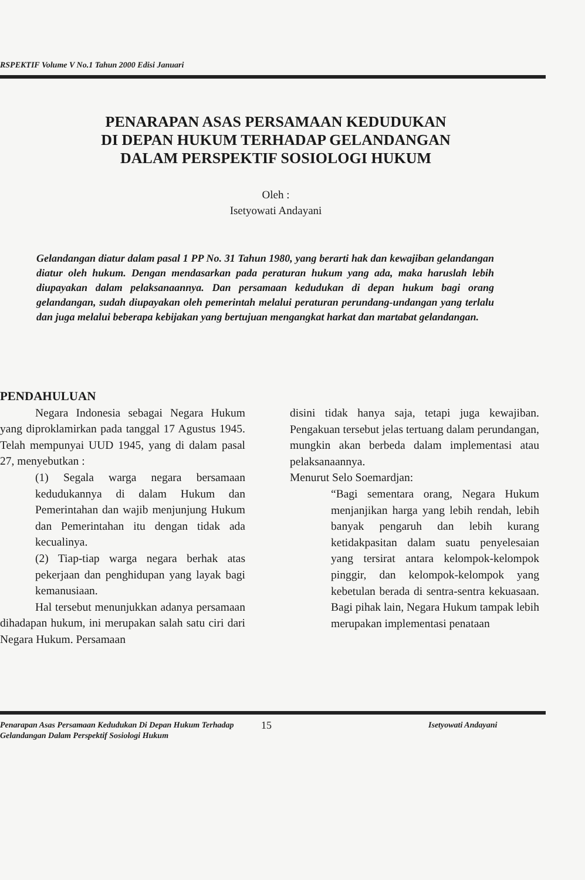RSPEKTIF Volume V No.1 Tahun 2000 Edisi Januari
PENARAPAN ASAS PERSAMAAN KEDUDUKAN
DI DEPAN HUKUM TERHADAP GELANDANGAN
DALAM PERSPEKTIF SOSIOLOGI HUKUM
Oleh :
Isetyowati Andayani
Gelandangan diatur dalam pasal 1 PP No. 31 Tahun 1980, yang berarti hak dan kewajiban gelandangan diatur oleh hukum. Dengan mendasarkan pada peraturan hukum yang ada, maka haruslah lebih diupayakan dalam pelaksanaannya. Dan persamaan kedudukan di depan hukum bagi orang gelandangan, sudah diupayakan oleh pemerintah melalui peraturan perundang-undangan yang terlalu dan juga melalui beberapa kebijakan yang bertujuan mengangkat harkat dan martabat gelandangan.
PENDAHULUAN
Negara Indonesia sebagai Negara Hukum yang diproklamirkan pada tanggal 17 Agustus 1945. Telah mempunyai UUD 1945, yang di dalam pasal 27, menyebutkan :
(1) Segala warga negara bersamaan kedudukannya di dalam Hukum dan Pemerintahan dan wajib menjunjung Hukum dan Pemerintahan itu dengan tidak ada kecualinya.
(2) Tiap-tiap warga negara berhak atas pekerjaan dan penghidupan yang layak bagi kemanusiaan.
Hal tersebut menunjukkan adanya persamaan dihadapan hukum, ini merupakan salah satu ciri dari Negara Hukum. Persamaan
disini tidak hanya saja, tetapi juga kewajiban. Pengakuan tersebut jelas tertuang dalam perundangan, mungkin akan berbeda dalam implementasi atau pelaksanaannya.
Menurut Selo Soemardjan:
“Bagi sementara orang, Negara Hukum menjanjikan harga yang lebih rendah, lebih banyak pengaruh dan lebih kurang ketidakpasitan dalam suatu penyelesaian yang tersirat antara kelompok-kelompok pinggir, dan kelompok-kelompok yang kebetulan berada di sentra-sentra kekuasaan. Bagi pihak lain, Negara Hukum tampak lebih merupakan implementasi penataan
Penarapan Asas Persamaan Kedudukan Di Depan Hukum Terhadap Gelandangan Dalam Perspektif Sosiologi Hukum
15 Isetyowati Andayani